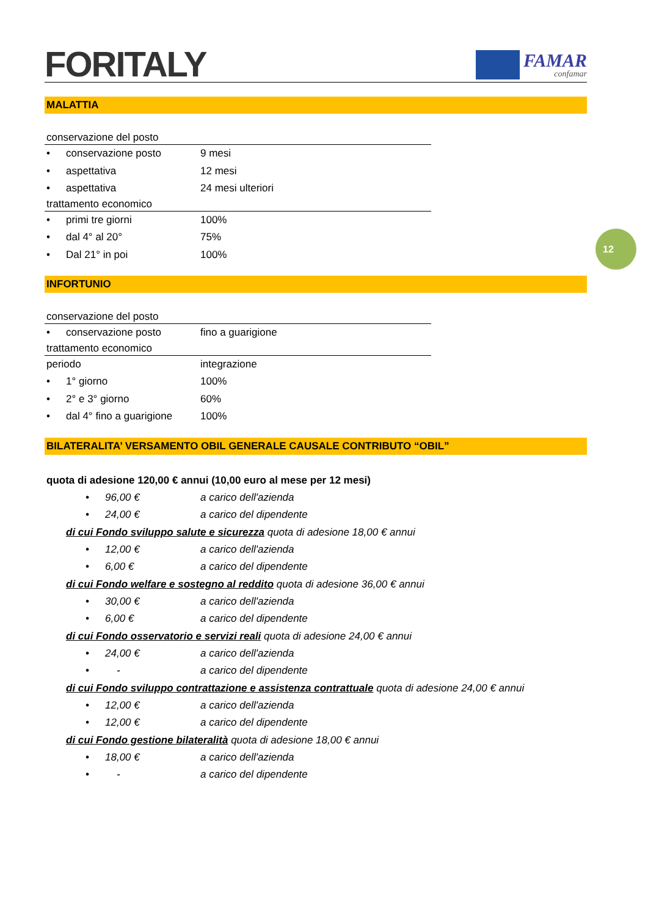FORITALY
FAMAR
confamar
12
MALATTIA
conservazione del posto
• conservazione posto 9 mesi
• aspettativa 12 mesi
• aspettativa 24 mesi ulteriori
trattamento economico
• primi tre giorni 100%
• dal 4° al 20° 75%
• Dal 21° in poi 100%
INFORTUNIO
conservazione del posto
• conservazione posto fino a guarigione
trattamento economico
periodo integrazione
• 1° giorno 100%
• 2° e 3° giorno 60%
• dal 4° fino a guarigione 100%
BILATERALITA’ VERSAMENTO OBIL GENERALE CAUSALE CONTRIBUTO “OBIL”
quota di adesione 120,00 € annui (10,00 euro al mese per 12 mesi)
• 96,00 € a carico dell'azienda
• 24,00 € a carico del dipendente
di cui Fondo sviluppo salute e sicurezza quota di adesione 18,00 € annui
• 12,00 € a carico dell'azienda
• 6,00 € a carico del dipendente
di cui Fondo welfare e sostegno al reddito quota di adesione 36,00 € annui
• 30,00 € a carico dell'azienda
• 6,00 € a carico del dipendente
di cui Fondo osservatorio e servizi reali quota di adesione 24,00 € annui
• 24,00 € a carico dell'azienda
• - a carico del dipendente
di cui Fondo sviluppo contrattazione e assistenza contrattuale quota di adesione 24,00 € annui
• 12,00 € a carico dell'azienda
• 12,00 € a carico del dipendente
di cui Fondo gestione bilateralità quota di adesione 18,00 € annui
• 18,00 € a carico dell'azienda
• - a carico del dipendente